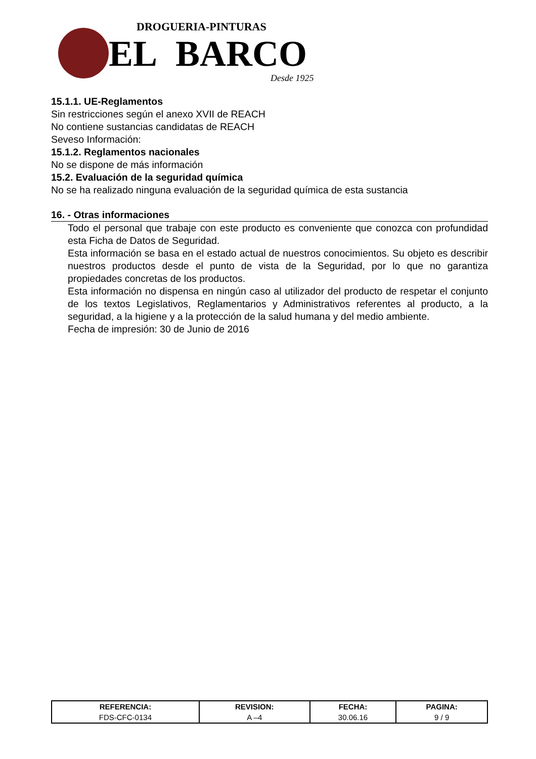DROGUERIA-PINTURAS
EL BARCO
Desde 1925
15.1.1. UE-Reglamentos
Sin restricciones según el anexo XVII de REACH
No contiene sustancias candidatas de REACH
Seveso Información:
15.1.2. Reglamentos nacionales
No se dispone de más información
15.2. Evaluación de la seguridad química
No se ha realizado ninguna evaluación de la seguridad química de esta sustancia
16. - Otras informaciones
Todo el personal que trabaje con este producto es conveniente que conozca con profundidad esta Ficha de Datos de Seguridad.
Esta información se basa en el estado actual de nuestros conocimientos. Su objeto es describir nuestros productos desde el punto de vista de la Seguridad, por lo que no garantiza propiedades concretas de los productos.
Esta información no dispensa en ningún caso al utilizador del producto de respetar el conjunto de los textos Legislativos, Reglamentarios y Administrativos referentes al producto, a la seguridad, a la higiene y a la protección de la salud humana y del medio ambiente.
Fecha de impresión: 30 de Junio de 2016
| REFERENCIA: | REVISION: | FECHA: | PAGINA: |
| --- | --- | --- | --- |
| FDS-CFC-0134 | A –4 | 30.06.16 | 9 / 9 |